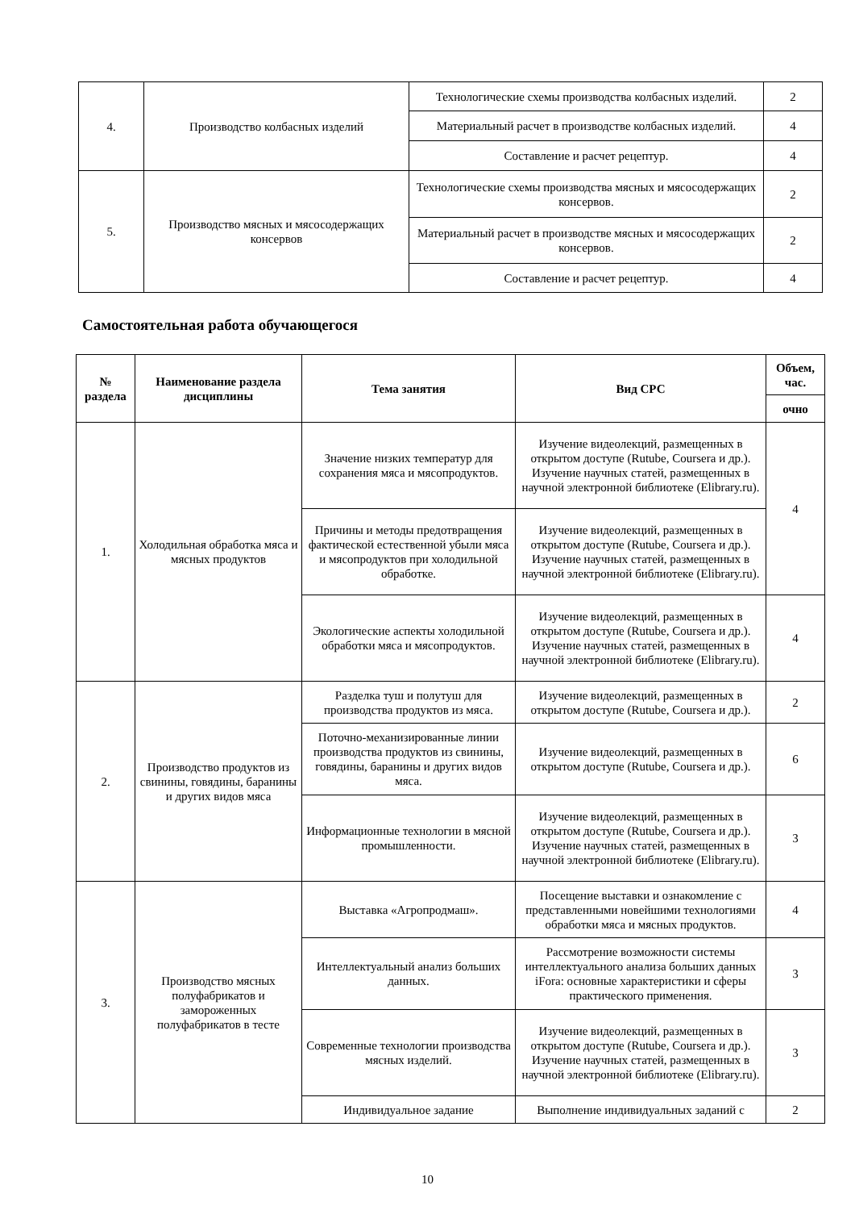| 4. | Производство колбасных изделий | Технологические схемы производства колбасных изделий. | 2 |
| | | Материальный расчет в производстве колбасных изделий. | 4 |
| | | Составление и расчет рецептур. | 4 |
| 5. | Производство мясных и мясосодержащих консервов | Технологические схемы производства мясных и мясосодержащих консервов. | 2 |
| | | Материальный расчет в производстве мясных и мясосодержащих консервов. | 2 |
| | | Составление и расчет рецептур. | 4 |
Самостоятельная работа обучающегося
| № раздела | Наименование раздела дисциплины | Тема занятия | Вид СРС | Объем, час. |
| --- | --- | --- | --- | --- |
| | | | | очно |
| 1. | Холодильная обработка мяса и мясных продуктов | Значение низких температур для сохранения мяса и мясопродуктов. | Изучение видеолекций, размещенных в открытом доступе (Rutube, Coursera и др.). Изучение научных статей, размещенных в научной электронной библиотеке (Elibrary.ru). | 4 |
| | | Причины и методы предотвращения фактической естественной убыли мяса и мясопродуктов при холодильной обработке. | Изучение видеолекций, размещенных в открытом доступе (Rutube, Coursera и др.). Изучение научных статей, размещенных в научной электронной библиотеке (Elibrary.ru). | |
| | | Экологические аспекты холодильной обработки мяса и мясопродуктов. | Изучение видеолекций, размещенных в открытом доступе (Rutube, Coursera и др.). Изучение научных статей, размещенных в научной электронной библиотеке (Elibrary.ru). | 4 |
| 2. | Производство продуктов из свинины, говядины, баранины и других видов мяса | Разделка туш и полутуш для производства продуктов из мяса. | Изучение видеолекций, размещенных в открытом доступе (Rutube, Coursera и др.). | 2 |
| | | Поточно-механизированные линии производства продуктов из свинины, говядины, баранины и других видов мяса. | Изучение видеолекций, размещенных в открытом доступе (Rutube, Coursera и др.). | 6 |
| | | Информационные технологии в мясной промышленности. | Изучение видеолекций, размещенных в открытом доступе (Rutube, Coursera и др.). Изучение научных статей, размещенных в научной электронной библиотеке (Elibrary.ru). | 3 |
| 3. | Производство мясных полуфабрикатов и замороженных полуфабрикатов в тесте | Выставка «Агропродмаш». | Посещение выставки и ознакомление с представленными новейшими технологиями обработки мяса и мясных продуктов. | 4 |
| | | Интеллектуальный анализ больших данных. | Рассмотрение возможности системы интеллектуального анализа больших данных iFora: основные характеристики и сферы практического применения. | 3 |
| | | Современные технологии производства мясных изделий. | Изучение видеолекций, размещенных в открытом доступе (Rutube, Coursera и др.). Изучение научных статей, размещенных в научной электронной библиотеке (Elibrary.ru). | 3 |
| | | Индивидуальное задание | Выполнение индивидуальных заданий с | 2 |
10